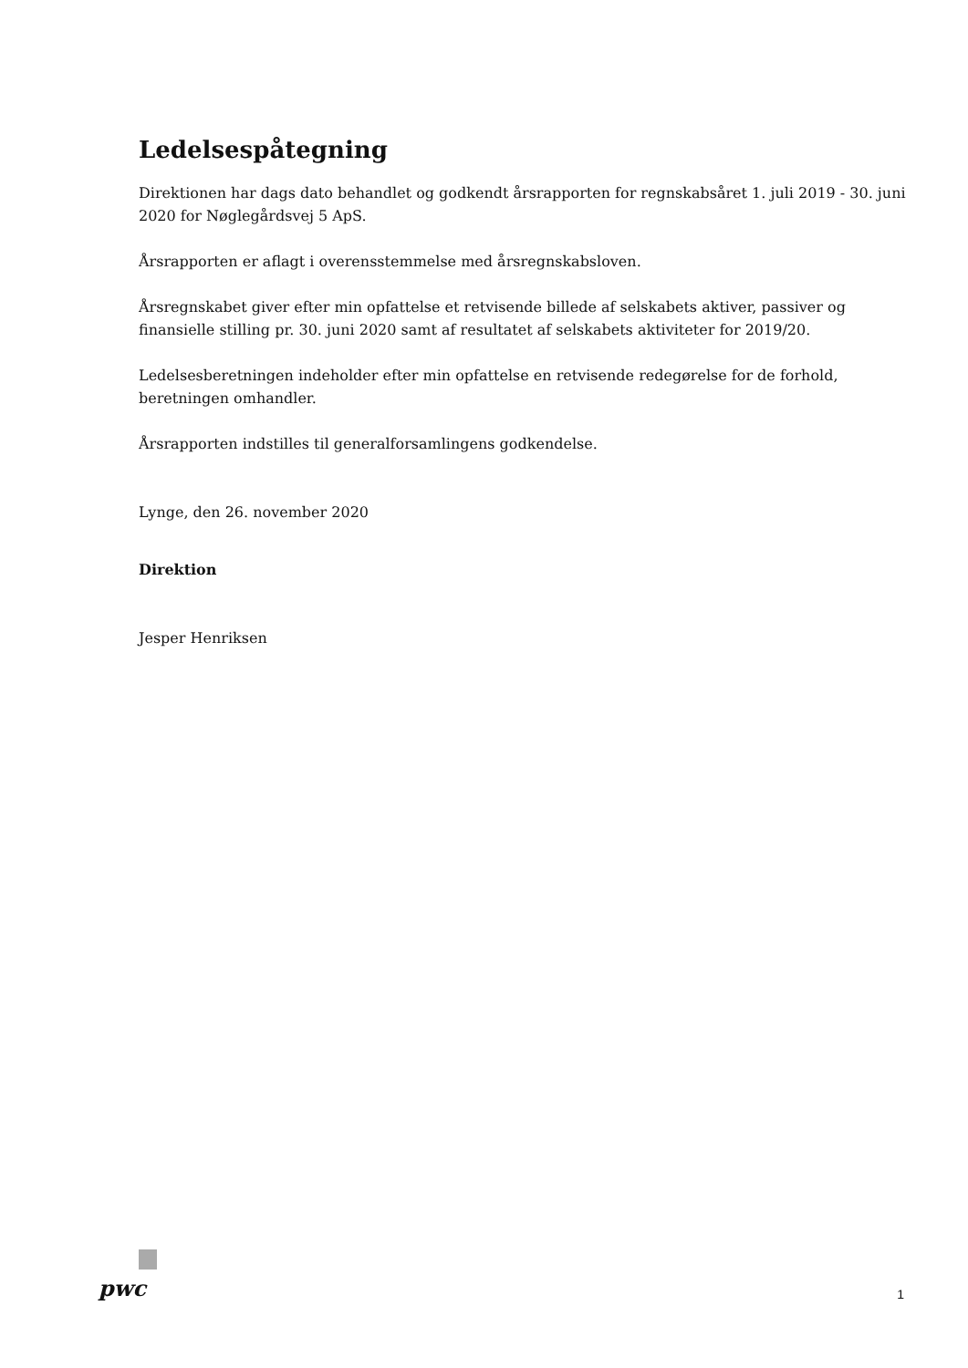Ledelsespåtegning
Direktionen har dags dato behandlet og godkendt årsrapporten for regnskabsåret 1. juli 2019 - 30. juni 2020 for Nøglegårdsvej 5 ApS.
Årsrapporten er aflagt i overensstemmelse med årsregnskabsloven.
Årsregnskabet giver efter min opfattelse et retvisende billede af selskabets aktiver, passiver og finansielle stilling pr. 30. juni 2020 samt af resultatet af selskabets aktiviteter for 2019/20.
Ledelsesberetningen indeholder efter min opfattelse en retvisende redegørelse for de forhold, beretningen omhandler.
Årsrapporten indstilles til generalforsamlingens godkendelse.
Lynge, den 26. november 2020
Direktion
Jesper Henriksen
pwc
1